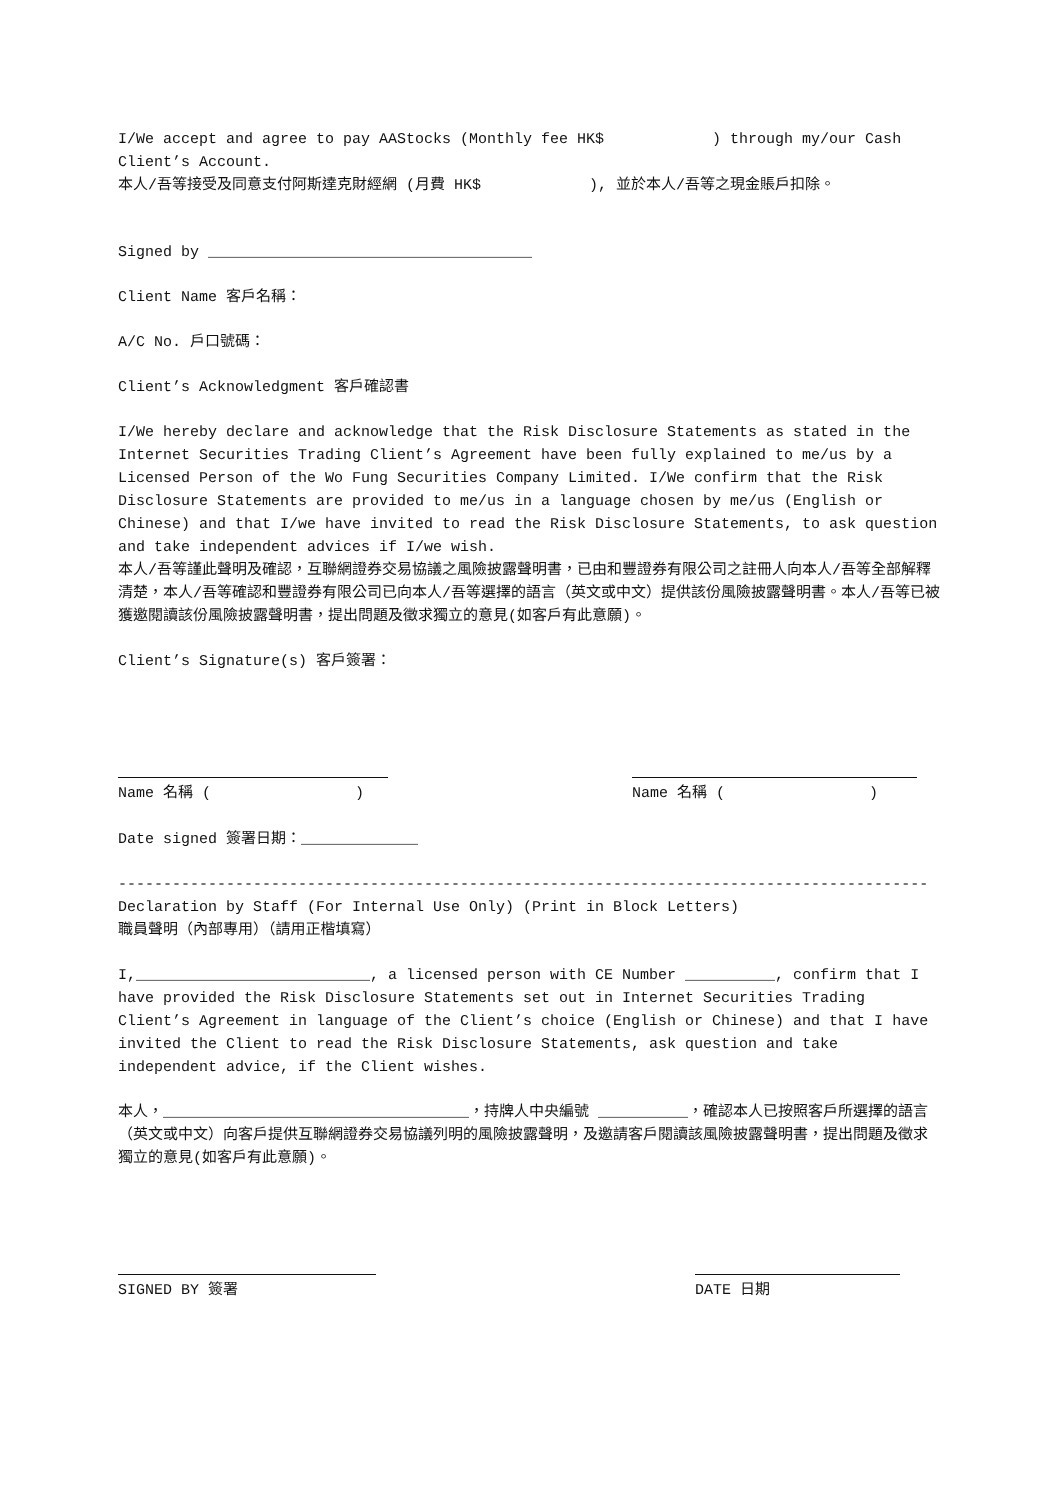I/We accept and agree to pay AAStocks (Monthly fee HK$ ) through my/our Cash Client’s Account.
本人/吾等接受及同意支付阿斯達克財經網 (月費 HK$ ), 並於本人/吾等之現金賬戶扣除。
Signed by ____________________________________
Client Name 客戶名稱：
A/C No. 戶口號碼：
Client’s Acknowledgment 客戶確認書
I/We hereby declare and acknowledge that the Risk Disclosure Statements as stated in the Internet Securities Trading Client’s Agreement have been fully explained to me/us by a Licensed Person of the Wo Fung Securities Company Limited. I/We confirm that the Risk Disclosure Statements are provided to me/us in a language chosen by me/us (English or Chinese) and that I/we have invited to read the Risk Disclosure Statements, to ask question and take independent advices if I/we wish.
本人/吾等謹此聲明及確認，互聯網證券交易協議之風險披露聲明書，已由和豐證券有限公司之註冊人向本人/吾等全部解釋清楚，本人/吾等確認和豐證券有限公司已向本人/吾等選擇的語言（英文或中文）提供該份風險披露聲明書。本人/吾等已被獲邀閱讀該份風險披露聲明書，提出問題及徵求獨立的意見(如客戶有此意願)。
Client’s Signature(s) 客戶簽署：
Name 名稱 ( ) Name 名稱 ( )
Date signed 簽署日期：_____________
------------------------------------------------------------------------------------------
Declaration by Staff (For Internal Use Only) (Print in Block Letters)
職員聲明（內部專用）（請用正楷填寫）
I,__________________________, a licensed person with CE Number __________, confirm that I have provided the Risk Disclosure Statements set out in Internet Securities Trading Client’s Agreement in language of the Client’s choice (English or Chinese) and that I have invited the Client to read the Risk Disclosure Statements, ask question and take independent advice, if the Client wishes.
本人，__________________________________，持牌人中央編號 __________，確認本人已按照客戶所選擇的語言（英文或中文）向客戶提供互聯網證券交易協議列明的風險披露聲明，及邀請客戶閱讀該風險披露聲明書，提出問題及徵求獨立的意見(如客戶有此意願)。
SIGNED BY 簽署 DATE 日期